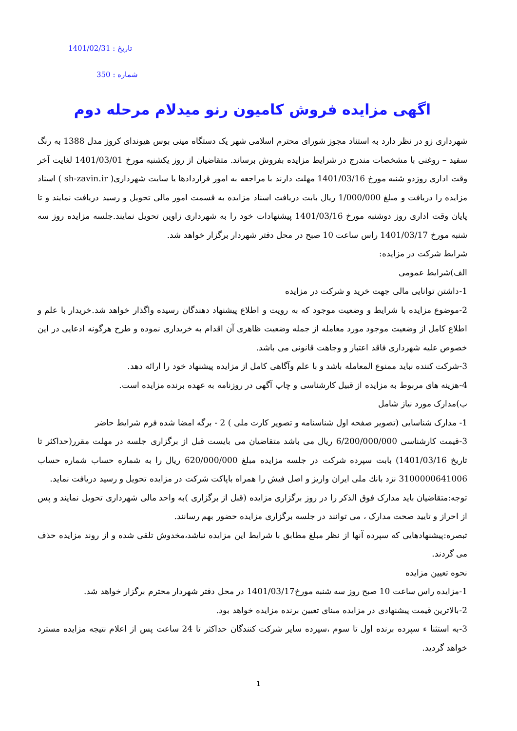تاریخ : 1401/02/31
شماره : 350
اگهی مزایده فروش کامیون رنو میدلام مرحله دوم
شهرداری زو در نظر دارد به استناد مجوز شورای محترم اسلامی شهر یک دستگاه مینی بوس هیوندای کروز مدل 1388 به رنگ سفید – روغنی با مشخصات مندرج در شرایط مزایده بفروش برساند. متقاضیان از روز یکشنبه مورخ 1401/03/01 لغایت آخر وقت اداری روزدو شنبه مورخ 1401/03/16 مهلت دارند با مراجعه به امور قراردادها یا سایت شهرداری( sh-zavin.ir ) اسناد مزایده را دریافت و مبلغ 1/000/000 ریال بابت دریافت اسناد مزایده به قسمت امور مالی تحویل و رسید دریافت نمایند و تا پایان وقت اداری روز دوشنبه مورخ 1401/03/16 پیشنهادات خود را به شهرداری زاوین تحویل نمایند.جلسه مزایده روز سه شنبه مورخ 1401/03/17 راس ساعت 10 صبح در محل دفتر شهردار برگزار خواهد شد.
شرایط شرکت در مزایده:
الف)شرایط عمومی
1-داشتن توانایی مالی جهت خرید و شرکت در مزایده
2-موضوع مزایده با شرایط و وضعیت موجود که به رویت و اطلاع پیشنهاد دهندگان رسیده واگذار خواهد شد.خریدار با علم و اطلاع کامل از وضعیت موجود مورد معامله از جمله وضعیت ظاهری آن اقدام به خریداری نموده و طرح هرگونه ادعایی در این خصوص علیه شهرداری فاقد اعتبار و وجاهت قانونی می باشد.
3-شرکت کننده نباید ممنوع المعامله باشد و با علم وآگاهی کامل از مزایده پیشنهاد خود را ارائه دهد.
4-هزینه های مربوط به مزایده از قبیل کارشناسی و چاپ آگهی در روزنامه به عهده برنده مزایده است.
ب)مدارک مورد نیاز شامل
1- مدارک شناسایی (تصویر صفحه اول شناسنامه و تصویر کارت ملی ) 2 - برگه امضا شده فرم شرایط حاضر
3-قیمت کارشناسی 6/200/000/000 ریال می باشد متقاضیان می بایست قبل از برگزاری جلسه در مهلت مقرر(حداکثر تا تاریخ 1401/03/16) بابت سپرده شرکت در جلسه مزایده مبلغ 620/000/000 ریال را به شماره حساب شماره حساب 3100000641006 نزد بانك ملی ایران واریز و اصل فیش را همراه باپاکت شرکت در مزایده تحویل و رسید دریافت نماید.
توجه:متقاضیان باید مدارک فوق الذکر را در روز برگزاری مزایده (قبل از برگزاری )به واحد مالی شهرداری تحویل نمایند و پس از احراز و تایید صحت مدارک ، می توانند در جلسه برگزاری مزایده حضور بهم رسانند.
تبصره:پیشنهادهایی که سپرده آنها از نظر مبلغ مطابق با شرایط این مزایده نباشد،مخدوش تلقی شده و از روند مزایده حذف می گردند.
نحوه تعیین مزایده
1-مزایده راس ساعت 10 صبح روز سه شنبه مورخ1401/03/17 در محل دفتر شهردار محترم برگزار خواهد شد.
2-بالاترین قیمت پیشنهادی در مزایده مبنای تعیین برنده مزایده خواهد بود.
3-به استثنا ء سپرده برنده اول تا سوم ،سپرده سایر شرکت کنندگان حداکثر تا 24 ساعت پس از اعلام نتیجه مزایده مسترد خواهد گردید.
1